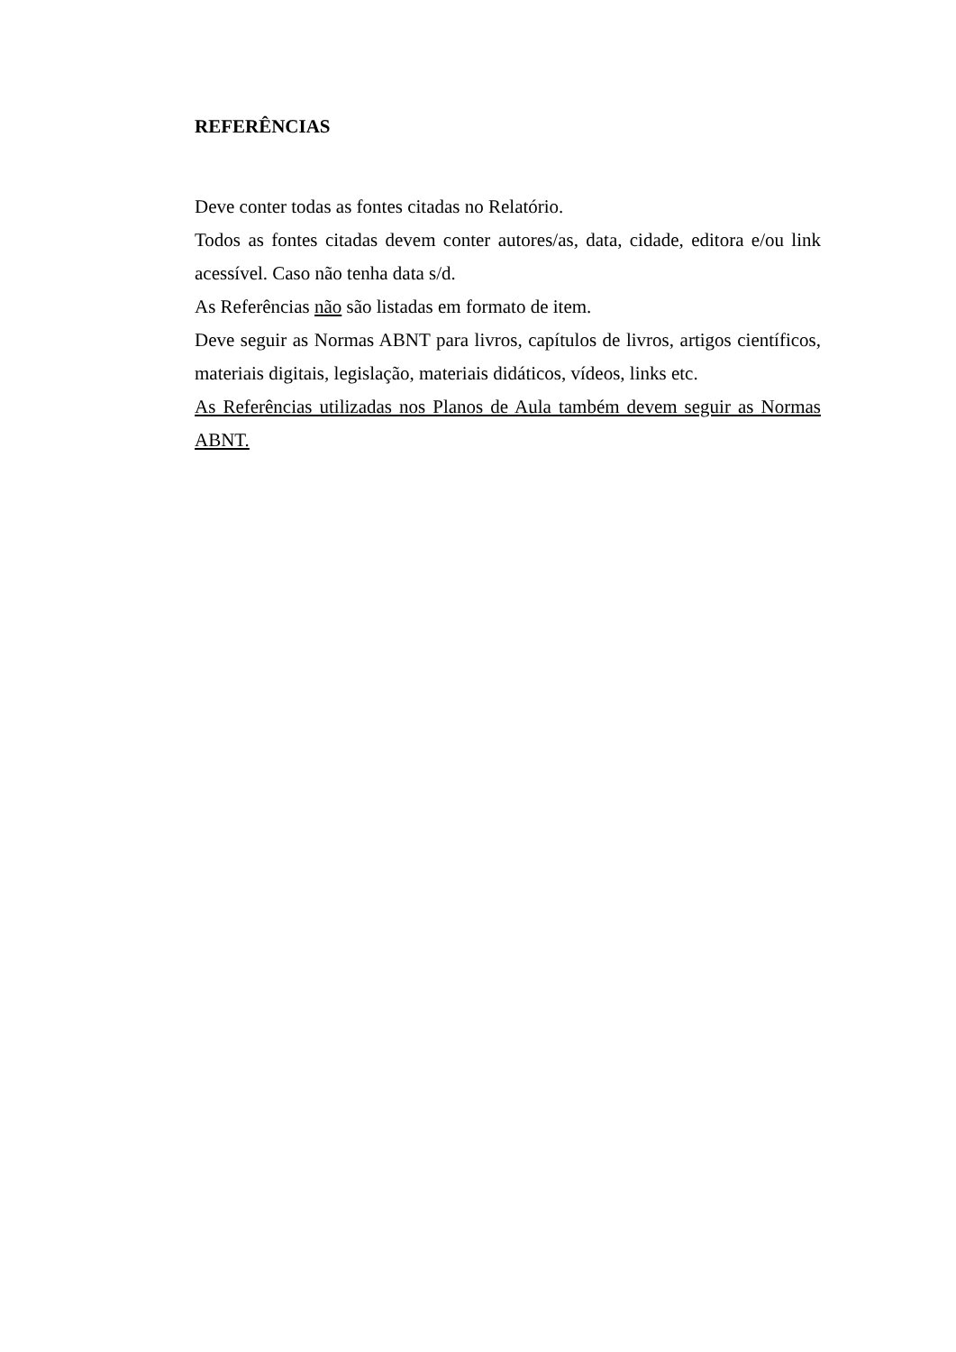REFERÊNCIAS
Deve conter todas as fontes citadas no Relatório.
Todos as fontes citadas devem conter autores/as, data, cidade, editora e/ou link acessível. Caso não tenha data s/d.
As Referências não são listadas em formato de item.
Deve seguir as Normas ABNT para livros, capítulos de livros, artigos científicos, materiais digitais, legislação, materiais didáticos, vídeos, links etc.
As Referências utilizadas nos Planos de Aula também devem seguir as Normas ABNT.